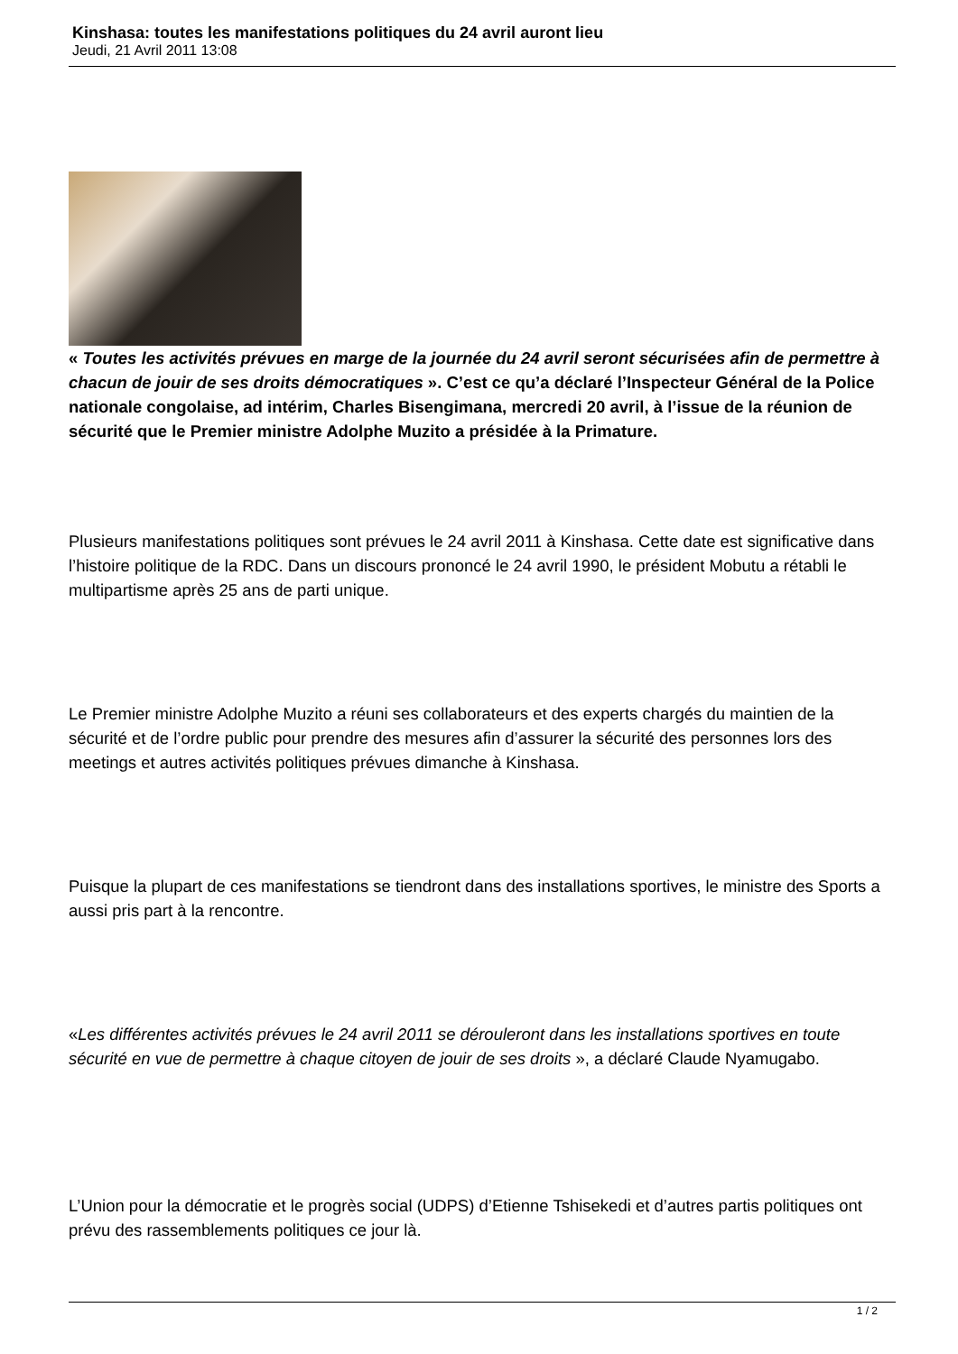Kinshasa: toutes les manifestations politiques du 24 avril auront lieu
Jeudi, 21 Avril 2011 13:08
« Toutes les activités prévues en marge de la journée du 24 avril seront sécurisées afin de permettre à chacun de jouir de ses droits démocratiques ». C’est ce qu’a déclaré l’Inspecteur Général de la Police nationale congolaise, ad intérim, Charles Bisengimana, mercredi 20 avril, à l’issue de la réunion de sécurité que le Premier ministre Adolphe Muzito a présidée à la Primature.
Plusieurs manifestations politiques sont prévues le 24 avril 2011 à Kinshasa. Cette date est significative dans l’histoire politique de la RDC. Dans un discours prononcé le 24 avril 1990, le président Mobutu a rétabli le multipartisme après 25 ans de parti unique.
Le Premier ministre Adolphe Muzito a réuni ses collaborateurs et des experts chargés du maintien de la sécurité et de l’ordre public pour prendre des mesures afin d’assurer la sécurité des personnes lors des meetings et autres activités politiques prévues dimanche à Kinshasa.
Puisque la plupart de ces manifestations se tiendront dans des installations sportives, le ministre des Sports a aussi pris part à la rencontre.
«Les différentes activités prévues le 24 avril 2011 se dérouleront dans les installations sportives en toute sécurité en vue de permettre à chaque citoyen de jouir de ses droits », a déclaré Claude Nyamugabo.
L’Union pour la démocratie et le progrès social (UDPS) d’Etienne Tshisekedi et d’autres partis politiques ont prévu des rassemblements politiques ce jour là.
1 / 2